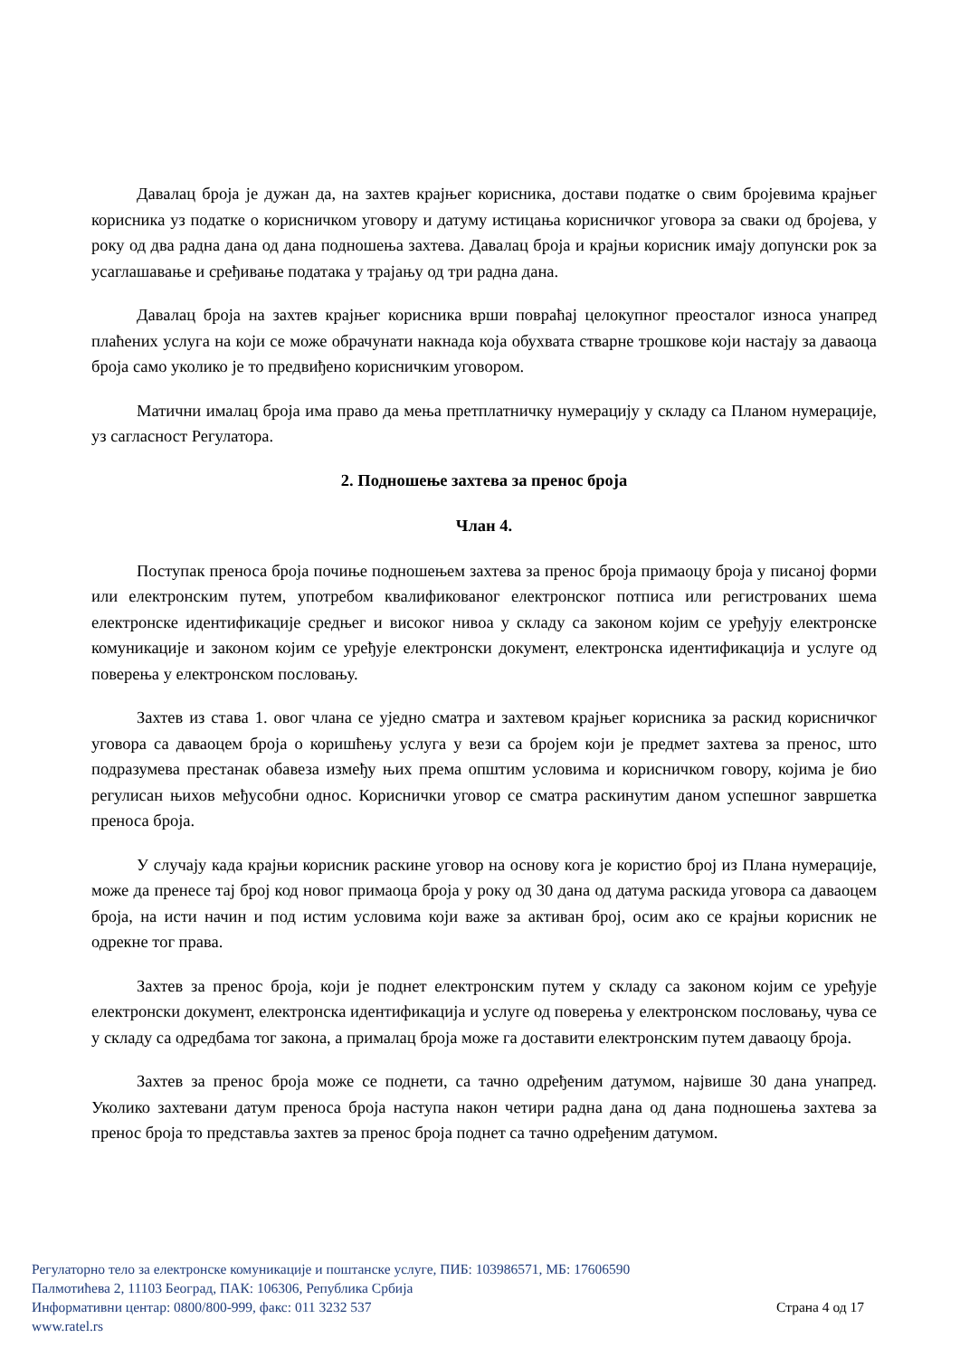Давалац броја је дужан да, на захтев крајњег корисника, достави податке о свим бројевима крајњег корисника уз податке о корисничком уговору и датуму истицања корисничког уговора за сваки од бројева, у року од два радна дана од дана подношења захтева. Давалац броја и крајњи корисник имају допунски рок за усаглашавање и сређивање података у трајању од три радна дана.
Давалац броја на захтев крајњег корисника врши повраћај целокупног преосталог износа унапред плаћених услуга на који се може обрачунати накнада која обухвата стварне трошкове који настају за даваоца броја само уколико је то предвиђено корисничким уговором.
Матични ималац броја има право да мења претплатничку нумерацију у складу са Планом нумерације, уз сагласност Регулатора.
2. Подношење захтева за пренос броја
Члан 4.
Поступак преноса броја почиње подношењем захтева за пренос броја примаоцу броја у писаној форми или електронским путем, употребом квалификованог електронског потписа или регистрованих шема електронске идентификације средњег и високог нивоа у складу са законом којим се уређују електронске комуникације и законом којим се уређује електронски документ, електронска идентификација и услуге од поверења у електронском пословању.
Захтев из става 1. овог члана се уједно сматра и захтевом крајњег корисника за раскид корисничког уговора са даваоцем броја о коришћењу услуга у вези са бројем који је предмет захтева за пренос, што подразумева престанак обавеза између њих према општим условима и корисничком говору, којима је био регулисан њихов међусобни однос. Кориснички уговор се сматра раскинутим даном успешног завршетка преноса броја.
У случају када крајњи корисник раскине уговор на основу кога је користио број из Плана нумерације, може да пренесе тај број код новог примаоца броја у року од 30 дана од датума раскида уговора са даваоцем броја, на исти начин и под истим условима који важе за активан број, осим ако се крајњи корисник не одрекне тог права.
Захтев за пренос броја, који је поднет електронским путем у складу са законом којим се уређује електронски документ, електронска идентификација и услуге од поверења у електронском пословању, чува се у складу са одредбама тог закона, а прималац броја може га доставити електронским путем даваоцу броја.
Захтев за пренос броја може се поднети, са тачно одређеним датумом, највише 30 дана унапред. Уколико захтевани датум преноса броја наступа након четири радна дана од дана подношења захтева за пренос броја то представља захтев за пренос броја поднет са тачно одређеним датумом.
Регулаторно тело за електронске комуникације и поштанске услуге, ПИБ: 103986571, МБ: 17606590
Палмотићева 2, 11103 Београд, ПАК: 106306, Република Србија
Информативни центар: 0800/800-999, факс: 011 3232 537 Страна 4 од 17
www.ratel.rs